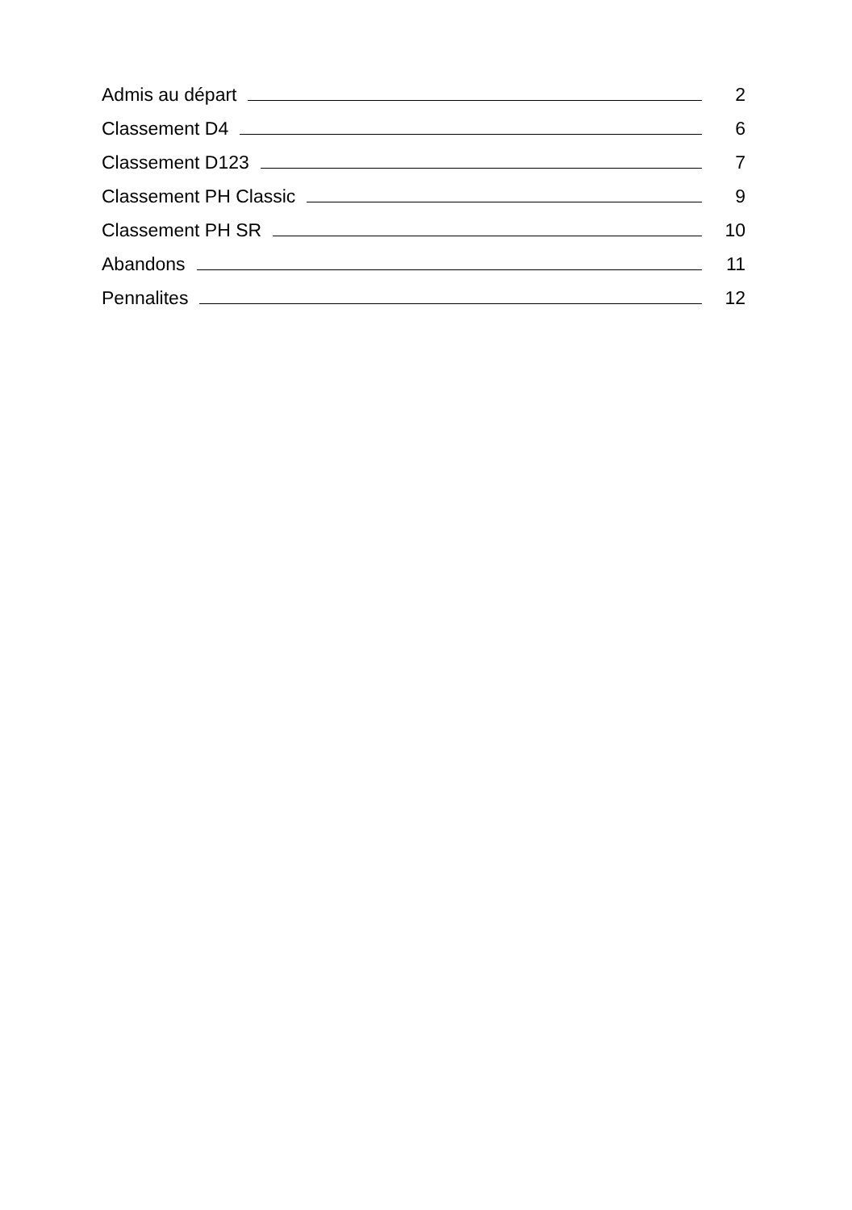Admis au départ 2
Classement D4 6
Classement D123 7
Classement PH Classic 9
Classement PH SR 10
Abandons 11
Pennalites 12